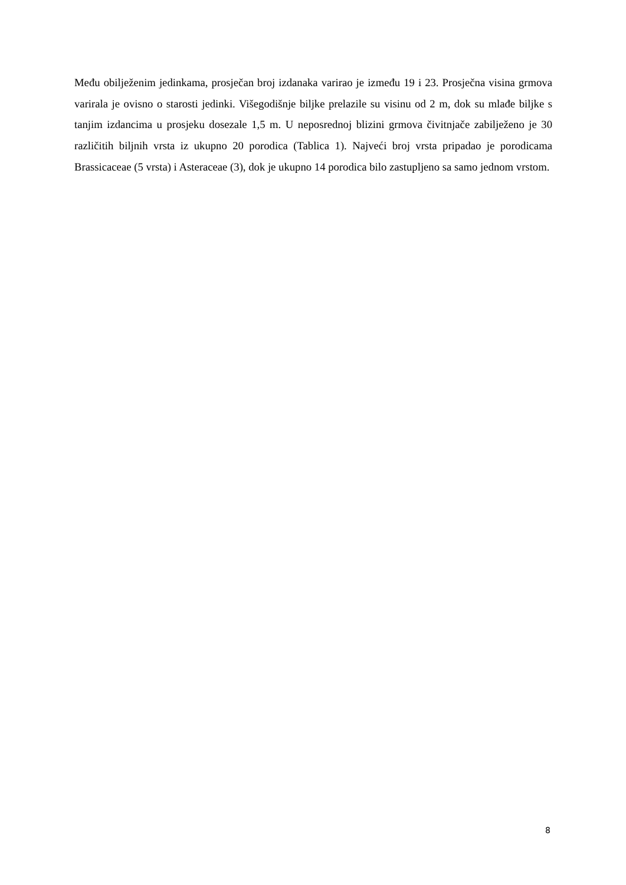Među obilježenim jedinkama, prosječan broj izdanaka varirao je između 19 i 23. Prosječna visina grmova varirala je ovisno o starosti jedinki. Višegodišnje biljke prelazile su visinu od 2 m, dok su mlađe biljke s tanjim izdancima u prosjeku dosezale 1,5 m. U neposrednoj blizini grmova čivitnjače zabilježeno je 30 različitih biljnih vrsta iz ukupno 20 porodica (Tablica 1). Najveći broj vrsta pripadao je porodicama Brassicaceae (5 vrsta) i Asteraceae (3), dok je ukupno 14 porodica bilo zastupljeno sa samo jednom vrstom.
8